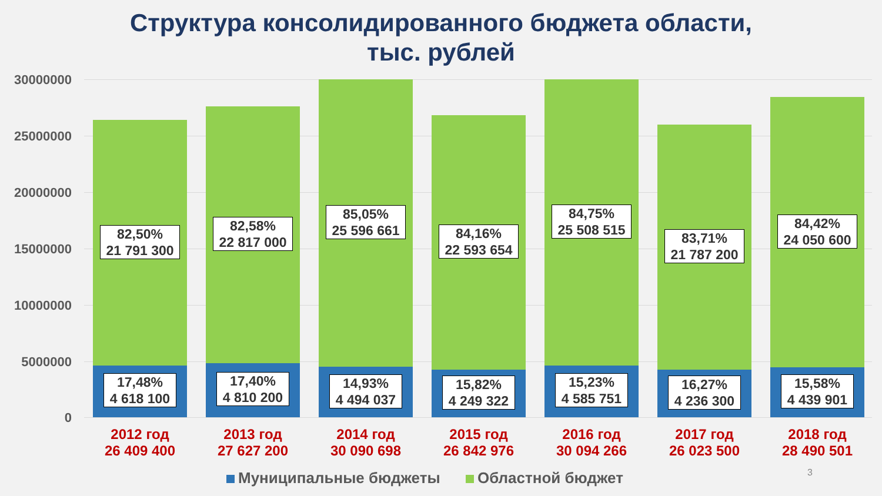Структура консолидированного бюджета области,
тыс. рублей
30000000
25000000
20000000
15000000
10000000
5000000
0
82,50%
21 791 300
17,48%
4 618 100
2012 год
26 409 400
82,58%
22 817 000
17,40%
4 810 200
2013 год
27 627 200
85,05%
25 596 661
14,93%
4 494 037
2014 год
30 090 698
84,16%
22 593 654
15,82%
4 249 322
2015 год
26 842 976
84,75%
25 508 515
15,23%
4 585 751
2016 год
30 094 266
83,71%
21 787 200
16,27%
4 236 300
2017 год
26 023 500
84,42%
24 050 600
15,58%
4 439 901
2018 год
28 490 501
Муниципальные бюджеты Областной бюджет
3